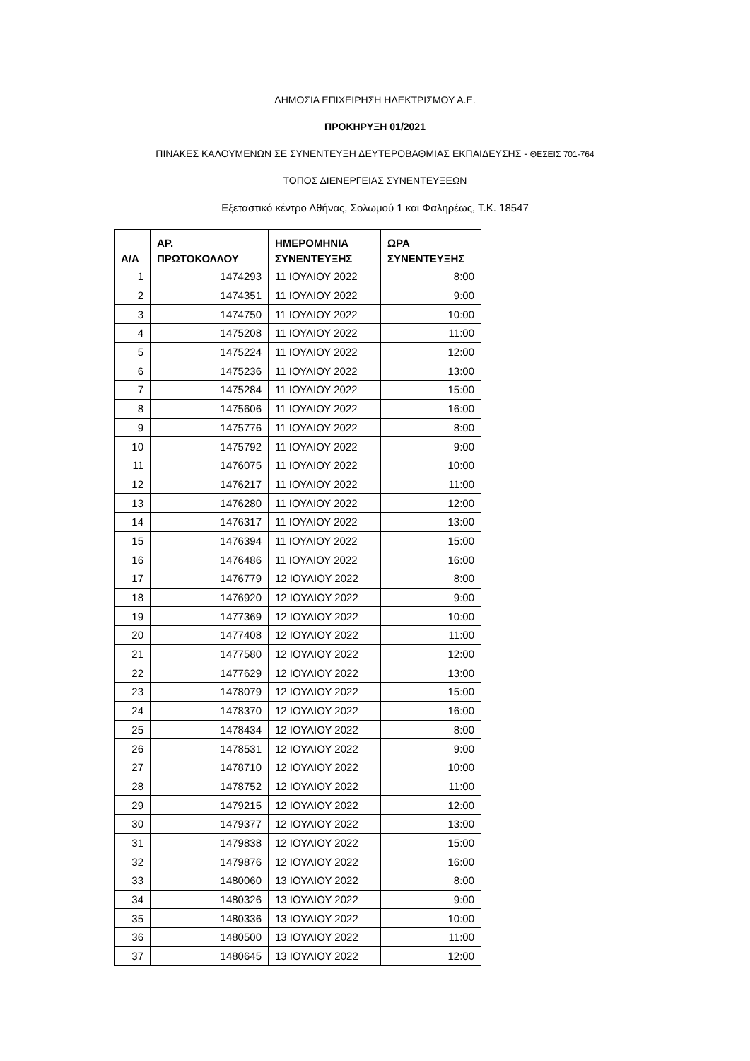ΔΗΜΟΣΙΑ ΕΠΙΧΕΙΡΗΣΗ ΗΛΕΚΤΡΙΣΜΟΥ Α.Ε.
ΠΡΟΚΗΡΥΞΗ 01/2021
ΠΙΝΑΚΕΣ ΚΑΛΟΥΜΕΝΩΝ ΣΕ ΣΥΝΕΝΤΕΥΞΗ ΔΕΥΤΕΡΟΒΑΘΜΙΑΣ ΕΚΠΑΙΔΕΥΣΗΣ - ΘΕΣΕΙΣ 701-764
ΤΟΠΟΣ ΔΙΕΝΕΡΓΕΙΑΣ ΣΥΝΕΝΤΕΥΞΕΩΝ
Εξεταστικό κέντρο Αθήνας, Σολωμού 1 και Φαληρέως, Τ.Κ. 18547
| Α/Α | ΑΡ. ΠΡΩΤΟΚΟΛΛΟΥ | ΗΜΕΡΟΜΗΝΙΑ ΣΥΝΕΝΤΕΥΞΗΣ | ΩΡΑ ΣΥΝΕΝΤΕΥΞΗΣ |
| --- | --- | --- | --- |
| 1 | 1474293 | 11 ΙΟΥΛΙΟΥ 2022 | 8:00 |
| 2 | 1474351 | 11 ΙΟΥΛΙΟΥ 2022 | 9:00 |
| 3 | 1474750 | 11 ΙΟΥΛΙΟΥ 2022 | 10:00 |
| 4 | 1475208 | 11 ΙΟΥΛΙΟΥ 2022 | 11:00 |
| 5 | 1475224 | 11 ΙΟΥΛΙΟΥ 2022 | 12:00 |
| 6 | 1475236 | 11 ΙΟΥΛΙΟΥ 2022 | 13:00 |
| 7 | 1475284 | 11 ΙΟΥΛΙΟΥ 2022 | 15:00 |
| 8 | 1475606 | 11 ΙΟΥΛΙΟΥ 2022 | 16:00 |
| 9 | 1475776 | 11 ΙΟΥΛΙΟΥ 2022 | 8:00 |
| 10 | 1475792 | 11 ΙΟΥΛΙΟΥ 2022 | 9:00 |
| 11 | 1476075 | 11 ΙΟΥΛΙΟΥ 2022 | 10:00 |
| 12 | 1476217 | 11 ΙΟΥΛΙΟΥ 2022 | 11:00 |
| 13 | 1476280 | 11 ΙΟΥΛΙΟΥ 2022 | 12:00 |
| 14 | 1476317 | 11 ΙΟΥΛΙΟΥ 2022 | 13:00 |
| 15 | 1476394 | 11 ΙΟΥΛΙΟΥ 2022 | 15:00 |
| 16 | 1476486 | 11 ΙΟΥΛΙΟΥ 2022 | 16:00 |
| 17 | 1476779 | 12 ΙΟΥΛΙΟΥ 2022 | 8:00 |
| 18 | 1476920 | 12 ΙΟΥΛΙΟΥ 2022 | 9:00 |
| 19 | 1477369 | 12 ΙΟΥΛΙΟΥ 2022 | 10:00 |
| 20 | 1477408 | 12 ΙΟΥΛΙΟΥ 2022 | 11:00 |
| 21 | 1477580 | 12 ΙΟΥΛΙΟΥ 2022 | 12:00 |
| 22 | 1477629 | 12 ΙΟΥΛΙΟΥ 2022 | 13:00 |
| 23 | 1478079 | 12 ΙΟΥΛΙΟΥ 2022 | 15:00 |
| 24 | 1478370 | 12 ΙΟΥΛΙΟΥ 2022 | 16:00 |
| 25 | 1478434 | 12 ΙΟΥΛΙΟΥ 2022 | 8:00 |
| 26 | 1478531 | 12 ΙΟΥΛΙΟΥ 2022 | 9:00 |
| 27 | 1478710 | 12 ΙΟΥΛΙΟΥ 2022 | 10:00 |
| 28 | 1478752 | 12 ΙΟΥΛΙΟΥ 2022 | 11:00 |
| 29 | 1479215 | 12 ΙΟΥΛΙΟΥ 2022 | 12:00 |
| 30 | 1479377 | 12 ΙΟΥΛΙΟΥ 2022 | 13:00 |
| 31 | 1479838 | 12 ΙΟΥΛΙΟΥ 2022 | 15:00 |
| 32 | 1479876 | 12 ΙΟΥΛΙΟΥ 2022 | 16:00 |
| 33 | 1480060 | 13 ΙΟΥΛΙΟΥ 2022 | 8:00 |
| 34 | 1480326 | 13 ΙΟΥΛΙΟΥ 2022 | 9:00 |
| 35 | 1480336 | 13 ΙΟΥΛΙΟΥ 2022 | 10:00 |
| 36 | 1480500 | 13 ΙΟΥΛΙΟΥ 2022 | 11:00 |
| 37 | 1480645 | 13 ΙΟΥΛΙΟΥ 2022 | 12:00 |